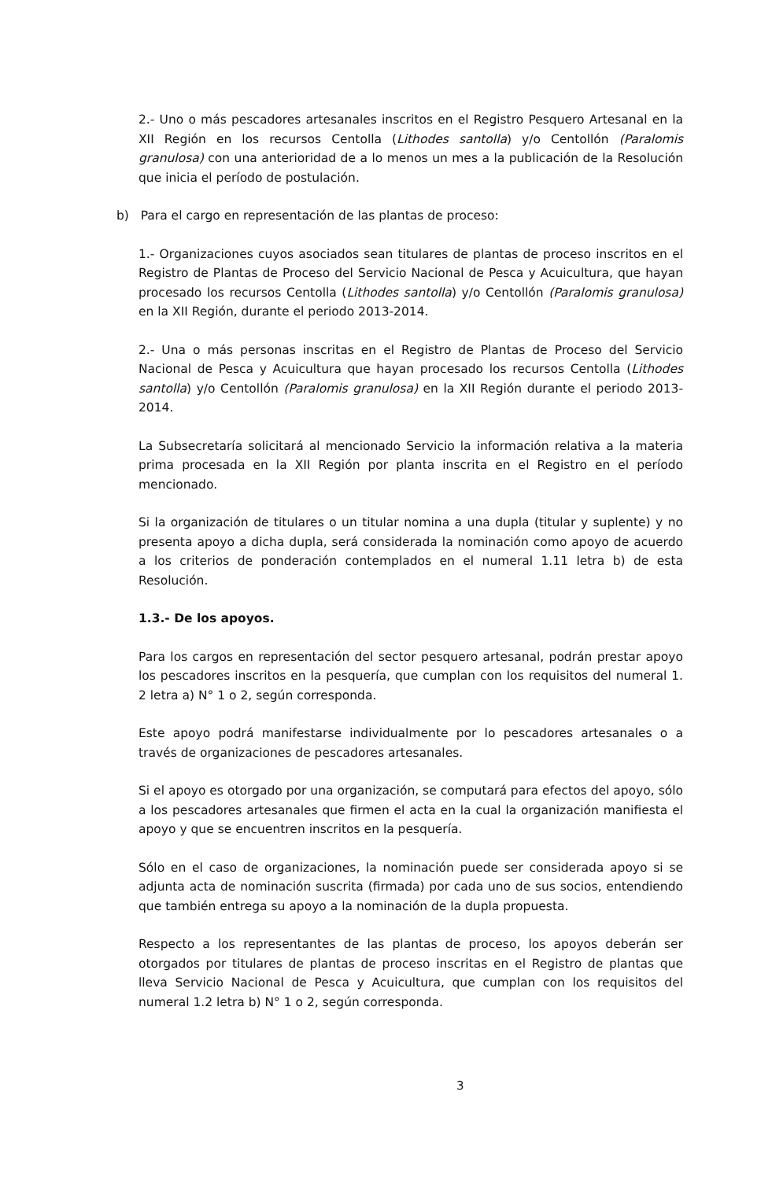2.- Uno o más pescadores artesanales inscritos en el Registro Pesquero Artesanal en la XII Región en los recursos Centolla (Lithodes santolla) y/o Centollón (Paralomis granulosa) con una anterioridad de a lo menos un mes a la publicación de la Resolución que inicia el período de postulación.
b) Para el cargo en representación de las plantas de proceso:
1.- Organizaciones cuyos asociados sean titulares de plantas de proceso inscritos en el Registro de Plantas de Proceso del Servicio Nacional de Pesca y Acuicultura, que hayan procesado los recursos Centolla (Lithodes santolla) y/o Centollón (Paralomis granulosa) en la XII Región, durante el periodo 2013-2014.
2.- Una o más personas inscritas en el Registro de Plantas de Proceso del Servicio Nacional de Pesca y Acuicultura que hayan procesado los recursos Centolla (Lithodes santolla) y/o Centollón (Paralomis granulosa) en la XII Región durante el periodo 2013-2014.
La Subsecretaría solicitará al mencionado Servicio la información relativa a la materia prima procesada en la XII Región por planta inscrita en el Registro en el período mencionado.
Si la organización de titulares o un titular nomina a una dupla (titular y suplente) y no presenta apoyo a dicha dupla, será considerada la nominación como apoyo de acuerdo a los criterios de ponderación contemplados en el numeral 1.11 letra b) de esta Resolución.
1.3.- De los apoyos.
Para los cargos en representación del sector pesquero artesanal, podrán prestar apoyo los pescadores inscritos en la pesquería, que cumplan con los requisitos del numeral 1. 2 letra a) N° 1 o 2, según corresponda.
Este apoyo podrá manifestarse individualmente por lo pescadores artesanales o a través de organizaciones de pescadores artesanales.
Si el apoyo es otorgado por una organización, se computará para efectos del apoyo, sólo a los pescadores artesanales que firmen el acta en la cual la organización manifiesta el apoyo y que se encuentren inscritos en la pesquería.
Sólo en el caso de organizaciones, la nominación puede ser considerada apoyo si se adjunta acta de nominación suscrita (firmada) por cada uno de sus socios, entendiendo que también entrega su apoyo a la nominación de la dupla propuesta.
Respecto a los representantes de las plantas de proceso, los apoyos deberán ser otorgados por titulares de plantas de proceso inscritas en el Registro de plantas que lleva Servicio Nacional de Pesca y Acuicultura, que cumplan con los requisitos del numeral 1.2 letra b) N° 1 o 2, según corresponda.
3